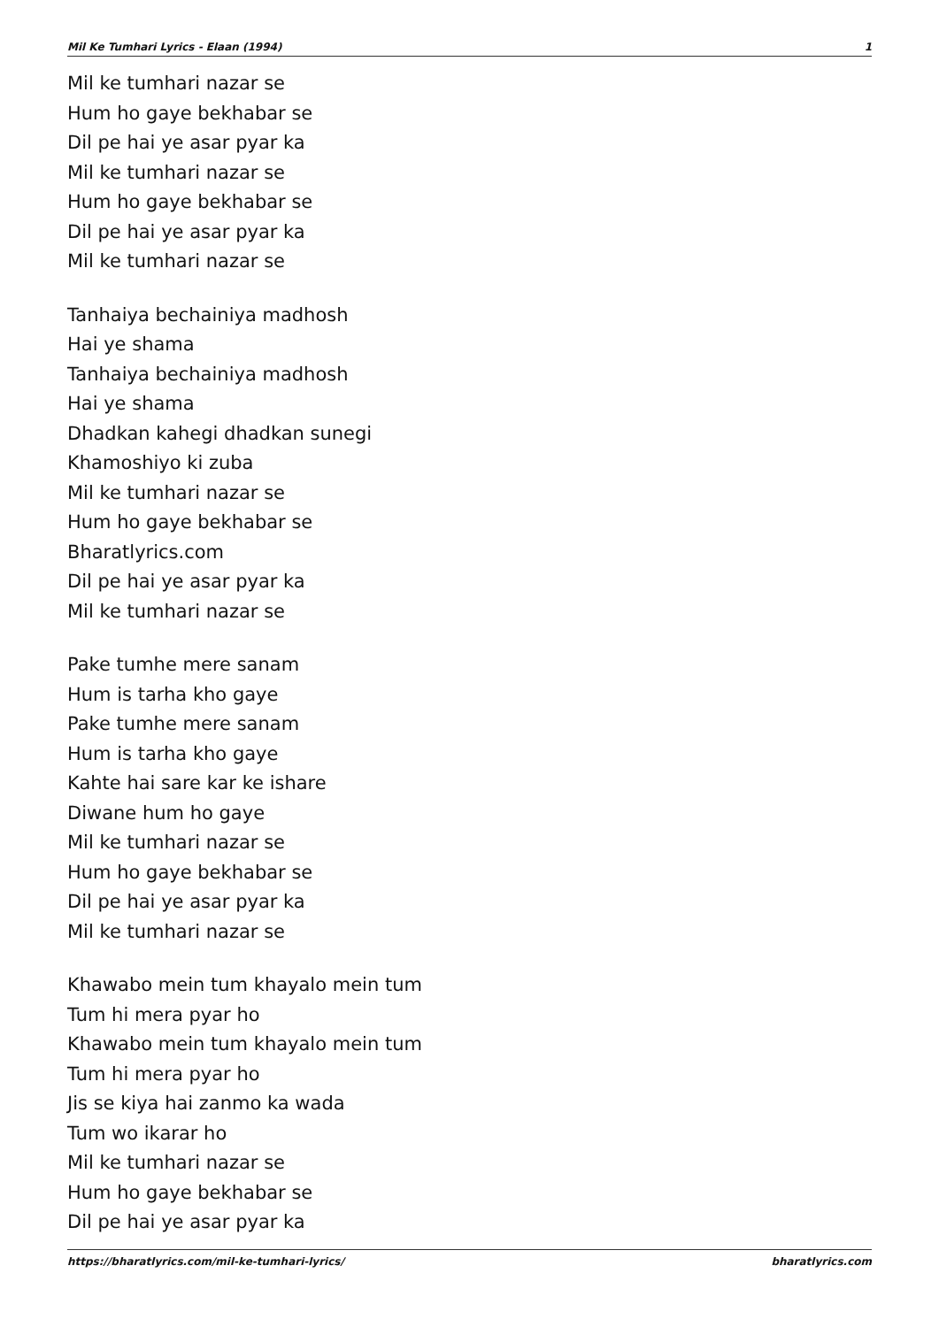Mil Ke Tumhari Lyrics - Elaan (1994) 1
Mil ke tumhari nazar se
Hum ho gaye bekhabar se
Dil pe hai ye asar pyar ka
Mil ke tumhari nazar se
Hum ho gaye bekhabar se
Dil pe hai ye asar pyar ka
Mil ke tumhari nazar se
Tanhaiya bechainiya madhosh
Hai ye shama
Tanhaiya bechainiya madhosh
Hai ye shama
Dhadkan kahegi dhadkan sunegi
Khamoshiyo ki zuba
Mil ke tumhari nazar se
Hum ho gaye bekhabar se
Bharatlyrics.com
Dil pe hai ye asar pyar ka
Mil ke tumhari nazar se
Pake tumhe mere sanam
Hum is tarha kho gaye
Pake tumhe mere sanam
Hum is tarha kho gaye
Kahte hai sare kar ke ishare
Diwane hum ho gaye
Mil ke tumhari nazar se
Hum ho gaye bekhabar se
Dil pe hai ye asar pyar ka
Mil ke tumhari nazar se
Khawabo mein tum khayalo mein tum
Tum hi mera pyar ho
Khawabo mein tum khayalo mein tum
Tum hi mera pyar ho
Jis se kiya hai zanmo ka wada
Tum wo ikarar ho
Mil ke tumhari nazar se
Hum ho gaye bekhabar se
Dil pe hai ye asar pyar ka
https://bharatlyrics.com/mil-ke-tumhari-lyrics/ bharatlyrics.com